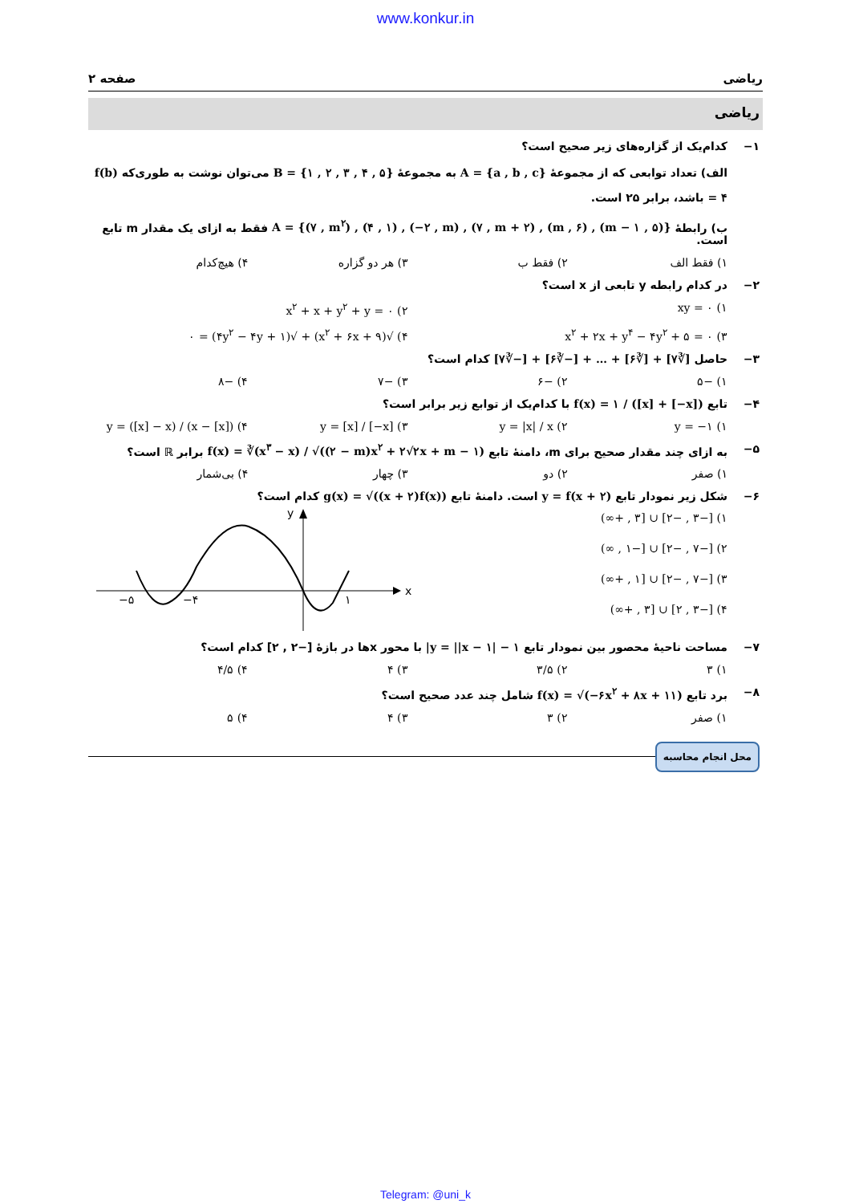www.konkur.in
ریاضی صفحه ۲
ریاضی
۱− کدام‌یک از گزاره‌های زیر صحیح است؟
الف) تعداد توابعی که از مجموعهٔ A = {a , b , c} به مجموعهٔ B = {۱ , ۲ , ۳ , ۴ , ۵} می‌توان نوشت به طوری‌که f(b) = ۴ باشد، برابر ۲۵ است.
ب) رابطهٔ A = {(۷ , m<sup>۲</sup>) , (۴ , ۱) , (−۲ , m) , (۷ , m + ۲) , (m , ۶) , (m − ۱ , ۵)} فقط به ازای یک مقدار m تابع است.
۱) فقط الف ۲) فقط ب ۳) هر دو گزاره ۴) هیچ‌کدام
۲− در کدام رابطه y تابعی از x است؟
۱) xy = ۰ ۲) x<sup>۲</sup> + x + y<sup>۲</sup> + y = ۰
۳) x<sup>۲</sup> + ۲x + y<sup>۴</sup> − ۴y<sup>۲</sup> + ۵ = ۰ ۴) √(x<sup>۲</sup> + ۶x + ۹) + √(۴y<sup>۲</sup> − ۴y + ۱) = ۰
۳− حاصل [∛۷] + [∛۶] + … + [−∛۶] + [−∛۷] کدام است؟
۱) −۵ ۲) −۶ ۳) −۷ ۴) −۸
۴− تابع f(x) = ۱ / ([x] + [−x]) با کدام‌یک از توابع زیر برابر است؟
۱) y = −۱ ۲) y = |x| / x ۳) y = [x] / [−x] ۴) y = ([x] − x) / (x − [x])
۵− به ازای چند مقدار صحیح برای m، دامنهٔ تابع f(x) = ∛(x<sup>۳</sup> − x) / √((۲ − m)x<sup>۲</sup> + ۲√۲x + m − ۱) برابر ℝ است؟
۱) صفر ۲) دو ۳) چهار ۴) بی‌شمار
۶− شکل زیر نمودار تابع y = f(x + ۲) است. دامنهٔ تابع g(x) = √((x + ۲)f(x)) کدام است؟
۱) [−۳ , −۲] ∪ [۳ , +∞)
۲) [−۷ , −۲] ∪ [−۱ , ∞)
۳) [−۷ , −۲] ∪ [۱ , +∞)
۴) [−۳ , ۲] ∪ [۳ , +∞)
x
y
−۵
−۴
۱
۷− مساحت ناحیهٔ محصور بین نمودار تابع y = ||x − ۱| − ۱| با محور xها در بازهٔ [−۲ , ۲] کدام است؟
۱) ۳ ۲) ۳/۵ ۳) ۴ ۴) ۴/۵
۸− برد تابع f(x) = √(−۶x<sup>۲</sup> + ۸x + ۱۱) شامل چند عدد صحیح است؟
۱) صفر ۲) ۳ ۳) ۴ ۴) ۵
محل انجام محاسبه
Telegram: @uni_k